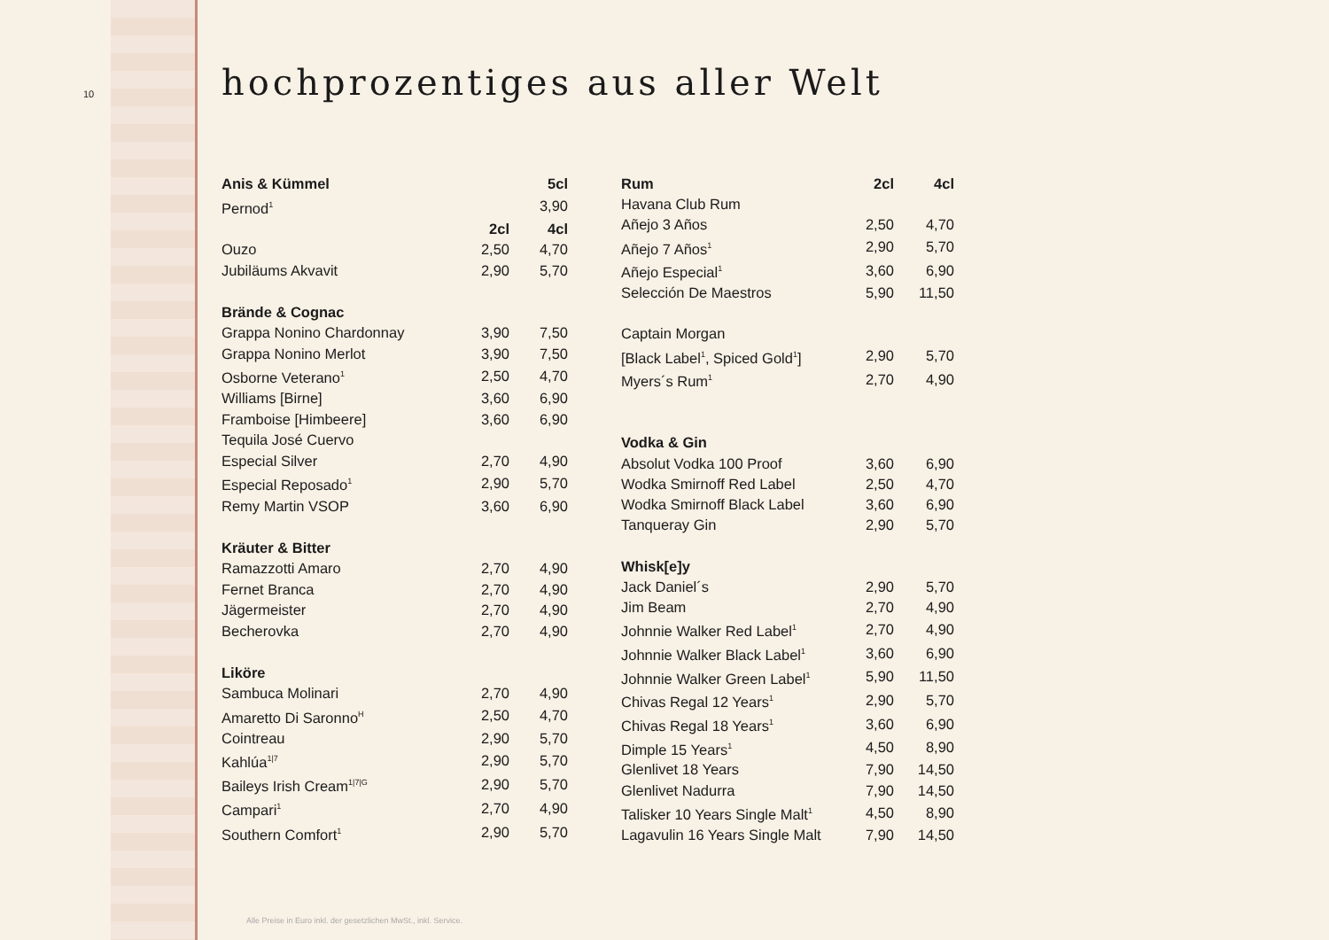10 hochprozentiges aus aller Welt
| Anis & Kümmel | | 5cl |
| --- | --- | --- |
| Pernod<sup>1</sup> | | 3,90 |
| | 2cl | 4cl |
| Ouzo | 2,50 | 4,70 |
| Jubiläums Akvavit | 2,90 | 5,70 |
| Brände & Cognac | | |
| Grappa Nonino Chardonnay | 3,90 | 7,50 |
| Grappa Nonino Merlot | 3,90 | 7,50 |
| Osborne Veterano<sup>1</sup> | 2,50 | 4,70 |
| Williams [Birne] | 3,60 | 6,90 |
| Framboise [Himbeere] | 3,60 | 6,90 |
| Tequila José Cuervo | | |
| Especial Silver | 2,70 | 4,90 |
| Especial Reposado<sup>1</sup> | 2,90 | 5,70 |
| Remy Martin VSOP | 3,60 | 6,90 |
| Kräuter & Bitter | | |
| Ramazzotti Amaro | 2,70 | 4,90 |
| Fernet Branca | 2,70 | 4,90 |
| Jägermeister | 2,70 | 4,90 |
| Becherovka | 2,70 | 4,90 |
| Liköre | | |
| Sambuca Molinari | 2,70 | 4,90 |
| Amaretto Di Saronno<sup>H</sup> | 2,50 | 4,70 |
| Cointreau | 2,90 | 5,70 |
| Kahlúa<sup>1/7</sup> | 2,90 | 5,70 |
| Baileys Irish Cream<sup>1/7/G</sup> | 2,90 | 5,70 |
| Campari<sup>1</sup> | 2,70 | 4,90 |
| Southern Comfort<sup>1</sup> | 2,90 | 5,70 |
| Rum | 2cl | 4cl |
| --- | --- | --- |
| Havana Club Rum | | |
| Añejo 3 Años | 2,50 | 4,70 |
| Añejo 7 Años<sup>1</sup> | 2,90 | 5,70 |
| Añejo Especial<sup>1</sup> | 3,60 | 6,90 |
| Selección De Maestros | 5,90 | 11,50 |
| Captain Morgan | | |
| [Black Label<sup>1</sup>, Spiced Gold<sup>1</sup>] | 2,90 | 5,70 |
| Myers´s Rum<sup>1</sup> | 2,70 | 4,90 |
| Vodka & Gin | | |
| Absolut Vodka 100 Proof | 3,60 | 6,90 |
| Wodka Smirnoff Red Label | 2,50 | 4,70 |
| Wodka Smirnoff Black Label | 3,60 | 6,90 |
| Tanqueray Gin | 2,90 | 5,70 |
| Whisk[e]y | | |
| Jack Daniel´s | 2,90 | 5,70 |
| Jim Beam | 2,70 | 4,90 |
| Johnnie Walker Red Label<sup>1</sup> | 2,70 | 4,90 |
| Johnnie Walker Black Label<sup>1</sup> | 3,60 | 6,90 |
| Johnnie Walker Green Label<sup>1</sup> | 5,90 | 11,50 |
| Chivas Regal 12 Years<sup>1</sup> | 2,90 | 5,70 |
| Chivas Regal 18 Years<sup>1</sup> | 3,60 | 6,90 |
| Dimple 15 Years<sup>1</sup> | 4,50 | 8,90 |
| Glenlivet 18 Years | 7,90 | 14,50 |
| Glenlivet Nadurra | 7,90 | 14,50 |
| Talisker 10 Years Single Malt<sup>1</sup> | 4,50 | 8,90 |
| Lagavulin 16 Years Single Malt | 7,90 | 14,50 |
Alle Preise in Euro inkl. der gesetzlichen MwSt., inkl. Service.